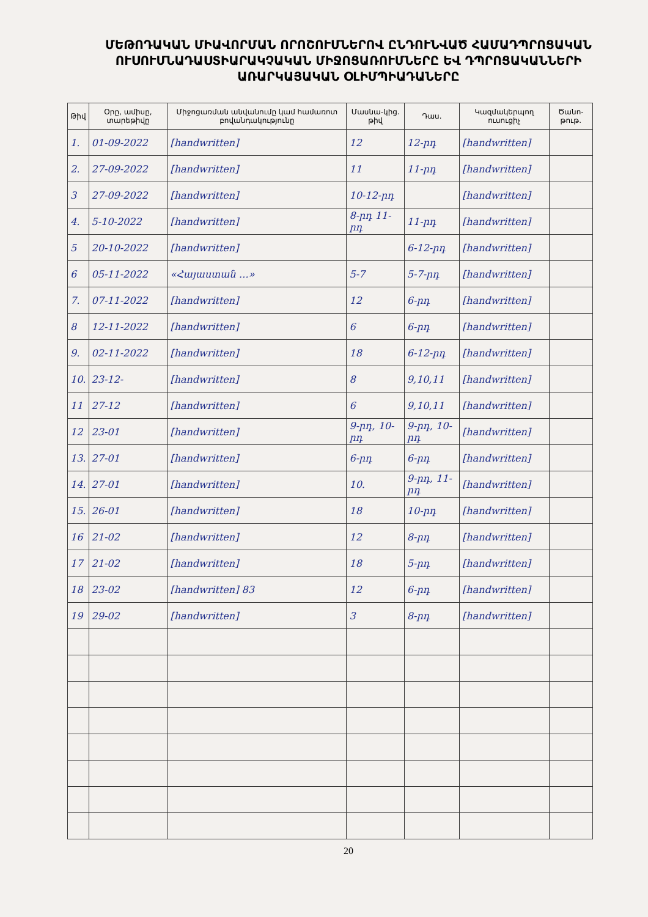ՄԵԹՈԴԱԿԱՆ ՄԻԱՎՈՐՄԱՆ ՈՐՈՇՈՒՄՆԵՐՈՎ ԸՆԴՈՒՆՎԱԾ ՀԱՄԱԴՊՐՈՑԱԿԱՆ ՈՒՍՈՒՄՆԱԴԱՍՏԻԱՐԱԿՉԱԿԱՆ ՄԻՋՈՑԱՌՈՒՄՆԵՐԸ ԵՎ ԴՊՐՈՑԱԿԱՆՆԵՐԻ ԱՌԱՐԿԱՅԱԿԱՆ ՕԼԻՄՊԻԱԴԱՆԵՐԸ
| Թիվ | Օրը, ամիսը, տարեթիվը | Միջոցառման անվանումը կամ համառոտ բովանդակությունը | Մասնա-կից. թիվ | Դաս. | Կազմակերպող ուսուցիչ | Ծանո-թութ. |
| --- | --- | --- | --- | --- | --- | --- |
| 1. | 01-09-2022 | [handwritten] | 12 | 12-րդ | [handwritten] | |
| 2. | 27-09-2022 | [handwritten] | 11 | 11-րդ | [handwritten] | |
| 3 | 27-09-2022 | [handwritten] | 10-12-րդ | | [handwritten] | |
| 4. | 5-10-2022 | [handwritten] | 8-րդ 11-րդ | 11-րդ | [handwritten] | |
| 5 | 20-10-2022 | [handwritten] | | 6-12-րդ | [handwritten] | |
| 6 | 05-11-2022 | «Հայաստան ․․․» | 5-7 | 5-7-րդ | [handwritten] | |
| 7. | 07-11-2022 | [handwritten] | 12 | 6-րդ | [handwritten] | |
| 8 | 12-11-2022 | [handwritten] | 6 | 6-րդ | [handwritten] | |
| 9. | 02-11-2022 | [handwritten] | 18 | 6-12-րդ | [handwritten] | |
| 10. | 23-12- | [handwritten] | 8 | 9,10,11 | [handwritten] | |
| 11 | 27-12 | [handwritten] | 6 | 9,10,11 | [handwritten] | |
| 12 | 23-01 | [handwritten] | 9-րդ, 10-րդ | 9-րդ, 10-րդ | [handwritten] | |
| 13. | 27-01 | [handwritten] | 6-րդ | 6-րդ | [handwritten] | |
| 14. | 27-01 | [handwritten] | 10. | 9-րդ, 11-րդ | [handwritten] | |
| 15. | 26-01 | [handwritten] | 18 | 10-րդ | [handwritten] | |
| 16 | 21-02 | [handwritten] | 12 | 8-րդ | [handwritten] | |
| 17 | 21-02 | [handwritten] | 18 | 5-րդ | [handwritten] | |
| 18 | 23-02 | [handwritten] 83 | 12 | 6-րդ | [handwritten] | |
| 19 | 29-02 | [handwritten] | 3 | 8-րդ | [handwritten] | |
20